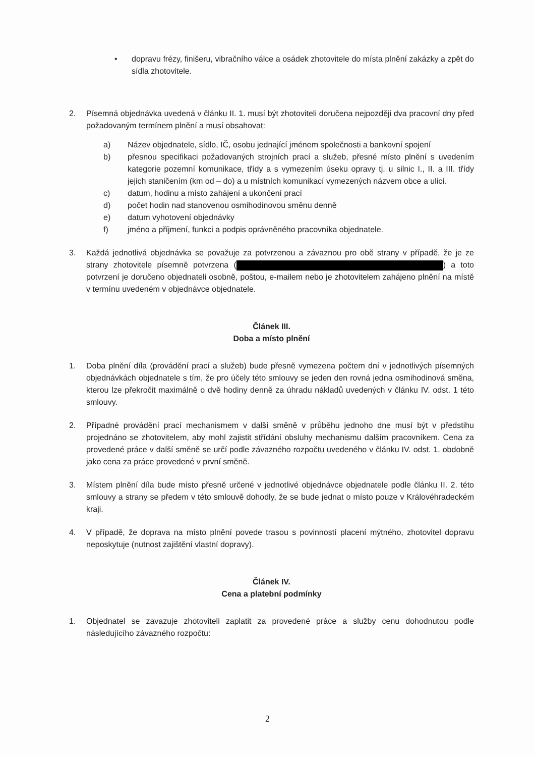• dopravu frézy, finišeru, vibračního válce a osádek zhotovitele do místa plnění zakázky a zpět do sídla zhotovitele.
2. Písemná objednávka uvedená v článku II. 1. musí být zhotoviteli doručena nejpozději dva pracovní dny před požadovaným termínem plnění a musí obsahovat:
a) Název objednatele, sídlo, IČ, osobu jednající jménem společnosti a bankovní spojení
b) přesnou specifikaci požadovaných strojních prací a služeb, přesné místo plnění s uvedením kategorie pozemní komunikace, třídy a s vymezením úseku opravy tj. u silnic I., II. a III. třídy jejich staničením (km od – do) a u místních komunikací vymezených názvem obce a ulicí.
c) datum, hodinu a místo zahájení a ukončení prací
d) počet hodin nad stanovenou osmihodinovou směnu denně
e) datum vyhotovení objednávky
f) jméno a příjmení, funkci a podpis oprávněného pracovníka objednatele.
3. Každá jednotlivá objednávka se považuje za potvrzenou a závaznou pro obě strany v případě, že je ze strany zhotovitele písemně potvrzena ( ) a toto potvrzení je doručeno objednateli osobně, poštou, e-mailem nebo je zhotovitelem zahájeno plnění na místě v termínu uvedeném v objednávce objednatele.
Článek III.
Doba a místo plnění
1. Doba plnění díla (provádění prací a služeb) bude přesně vymezena počtem dní v jednotlivých písemných objednávkách objednatele s tím, že pro účely této smlouvy se jeden den rovná jedna osmihodinová směna, kterou lze překročit maximálně o dvě hodiny denně za úhradu nákladů uvedených v článku IV. odst. 1 této smlouvy.
2. Případné provádění prací mechanismem v další směně v průběhu jednoho dne musí být v předstihu projednáno se zhotovitelem, aby mohl zajistit střídání obsluhy mechanismu dalším pracovníkem. Cena za provedené práce v další směně se určí podle závazného rozpočtu uvedeného v článku IV. odst. 1. obdobně jako cena za práce provedené v první směně.
3. Místem plnění díla bude místo přesně určené v jednotlivé objednávce objednatele podle článku II. 2. této smlouvy a strany se předem v této smlouvě dohodly, že se bude jednat o místo pouze v Královéhradeckém kraji.
4. V případě, že doprava na místo plnění povede trasou s povinností placení mýtného, zhotovitel dopravu neposkytuje (nutnost zajištění vlastní dopravy).
Článek IV.
Cena a platební podmínky
1. Objednatel se zavazuje zhotoviteli zaplatit za provedené práce a služby cenu dohodnutou podle následujícího závazného rozpočtu:
2